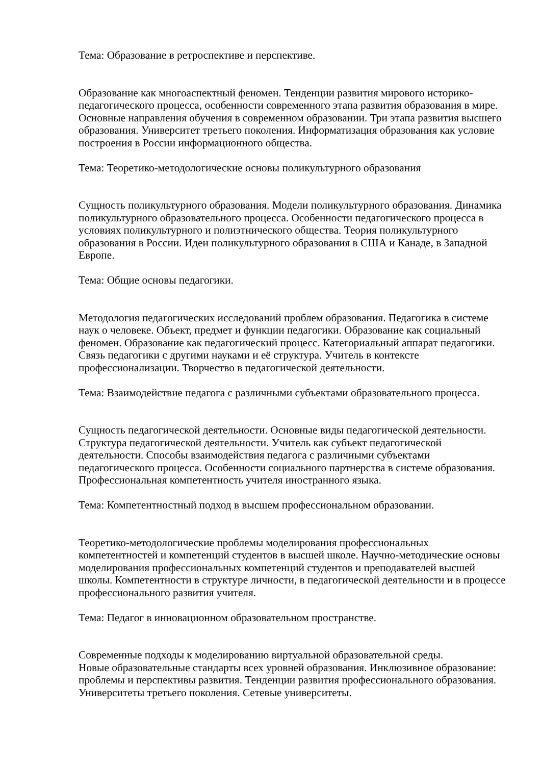Тема: Образование в ретроспективе и перспективе.
Образование как многоаспектный феномен. Тенденции развития мирового историко-педагогического процесса, особенности современного этапа развития образования в мире. Основные направления обучения в современном образовании. Три этапа развития высшего образования. Университет третьего поколения. Информатизация образования как условие построения в России информационного общества.
Тема: Теоретико-методологические основы поликультурного образования
Сущность поликультурного образования. Модели поликультурного образования. Динамика поликультурного образовательного процесса. Особенности педагогического процесса в условиях поликультурного и полиэтнического общества. Теория поликультурного образования в России. Идеи поликультурного образования в США и Канаде, в Западной Европе.
Тема: Общие основы педагогики.
Методология педагогических исследований проблем образования. Педагогика в системе наук о человеке. Объект, предмет и функции педагогики. Образование как социальный феномен. Образование как педагогический процесс. Категориальный аппарат педагогики. Связь педагогики с другими науками и её структура. Учитель в контексте профессионализации. Творчество в педагогической деятельности.
Тема: Взаимодействие педагога с различными субъектами образовательного процесса.
Сущность педагогической деятельности. Основные виды педагогической деятельности. Структура педагогической деятельности. Учитель как субъект педагогической деятельности. Способы взаимодействия педагога с различными субъектами педагогического процесса. Особенности социального партнерства в системе образования. Профессиональная компетентность учителя иностранного языка.
Тема: Компетентностный подход в высшем профессиональном образовании.
Теоретико-методологические проблемы моделирования профессиональных компетентностей и компетенций студентов в высшей школе. Научно-методические основы моделирования профессиональных компетенций студентов и преподавателей высшей школы. Компетентности в структуре личности, в педагогической деятельности и в процессе профессионального развития учителя.
Тема: Педагог в инновационном образовательном пространстве.
Современные подходы к моделированию виртуальной образовательной среды.
Новые образовательные стандарты всех уровней образования. Инклюзивное образование: проблемы и перспективы развития. Тенденции развития профессионального образования. Университеты третьего поколения. Сетевые университеты.